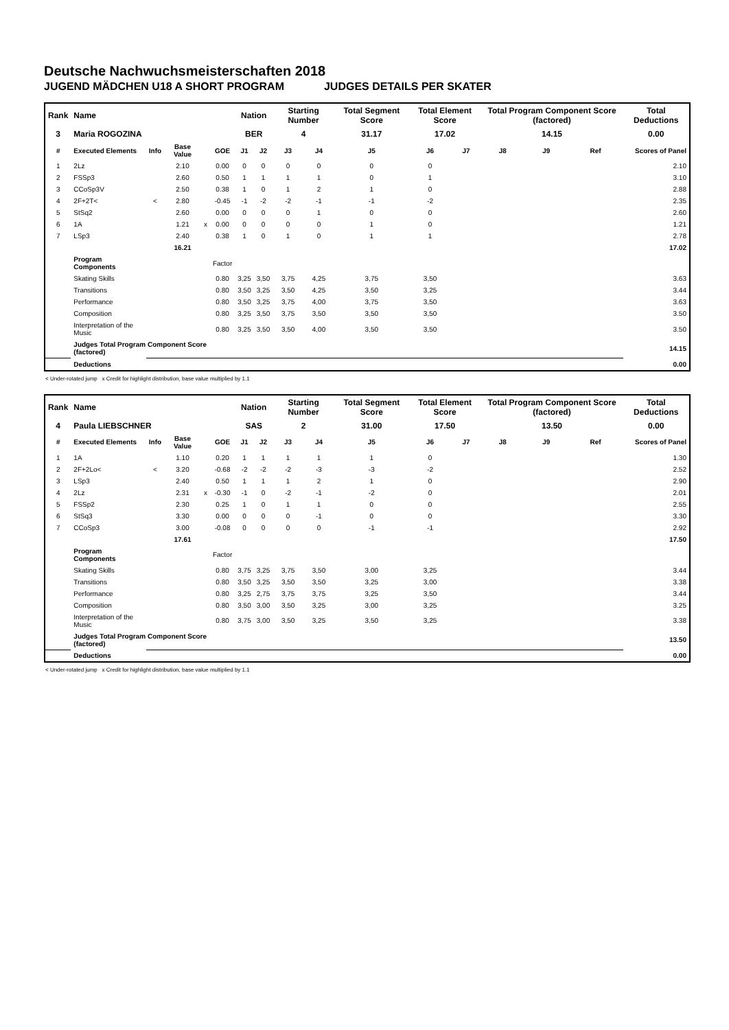Deutsche Nachwuchsmeisterschaften 2018
JUGEND MÄDCHEN U18 A SHORT PROGRAM JUDGES DETAILS PER SKATER
| Rank | Name | | | | | Nation | | Starting Number | | Total Segment Score | Total Element Score | | Total Program Component Score (factored) | | | Total Deductions |
| --- | --- | --- | --- | --- | --- | --- | --- | --- | --- | --- | --- | --- | --- | --- | --- | --- |
| 3 | Maria ROGOZINA | | | | | BER | | 4 | | 31.17 | 17.02 | | 14.15 | | | 0.00 |
| # | Executed Elements | Info | Base Value | | GOE | J1 | J2 | J3 | J4 | J5 | J6 | J7 | J8 | J9 | Ref | Scores of Panel |
| 1 | 2Lz | | 2.10 | | 0.00 | 0 | 0 | 0 | 0 | 0 | 0 | | | | | 2.10 |
| 2 | FSSp3 | | 2.60 | | 0.50 | 1 | 1 | 1 | 1 | 0 | 1 | | | | | 3.10 |
| 3 | CCoSp3V | | 2.50 | | 0.38 | 1 | 0 | 1 | 2 | 1 | 0 | | | | | 2.88 |
| 4 | 2F+2T< | < | 2.80 | | -0.45 | -1 | -2 | -2 | -1 | -1 | -2 | | | | | 2.35 |
| 5 | StSq2 | | 2.60 | | 0.00 | 0 | 0 | 0 | 1 | 0 | 0 | | | | | 2.60 |
| 6 | 1A | | 1.21 | x | 0.00 | 0 | 0 | 0 | 0 | 1 | 0 | | | | | 1.21 |
| 7 | LSp3 | | 2.40 | | 0.38 | 1 | 0 | 1 | 0 | 1 | 1 | | | | | 2.78 |
| | | | 16.21 | | | | | | | | | | | | | 17.02 |
| | Program Components | | | | Factor | | | | | | | | | | | |
| | Skating Skills | | | | 0.80 | 3,25 | 3,50 | 3,75 | 4,25 | 3,75 | 3,50 | | | | | 3.63 |
| | Transitions | | | | 0.80 | 3,50 | 3,25 | 3,50 | 4,25 | 3,50 | 3,25 | | | | | 3.44 |
| | Performance | | | | 0.80 | 3,50 | 3,25 | 3,75 | 4,00 | 3,75 | 3,50 | | | | | 3.63 |
| | Composition | | | | 0.80 | 3,25 | 3,50 | 3,75 | 3,50 | 3,50 | 3,50 | | | | | 3.50 |
| | Interpretation of the Music | | | | 0.80 | 3,25 | 3,50 | 3,50 | 4,00 | 3,50 | 3,50 | | | | | 3.50 |
| | Judges Total Program Component Score (factored) | | | | | | | | | | | | | | | 14.15 |
| | Deductions | | | | | | | | | | | | | | | 0.00 |
< Under-rotated jump x Credit for highlight distribution, base value multiplied by 1.1
| Rank | Name | | | | | Nation | | Starting Number | | Total Segment Score | Total Element Score | | Total Program Component Score (factored) | | | Total Deductions |
| --- | --- | --- | --- | --- | --- | --- | --- | --- | --- | --- | --- | --- | --- | --- | --- | --- |
| 4 | Paula LIEBSCHNER | | | | | SAS | | 2 | | 31.00 | 17.50 | | 13.50 | | | 0.00 |
| # | Executed Elements | Info | Base Value | | GOE | J1 | J2 | J3 | J4 | J5 | J6 | J7 | J8 | J9 | Ref | Scores of Panel |
| 1 | 1A | | 1.10 | | 0.20 | 1 | 1 | 1 | 1 | 1 | 0 | | | | | 1.30 |
| 2 | 2F+2Lo< | < | 3.20 | | -0.68 | -2 | -2 | -2 | -3 | -3 | -2 | | | | | 2.52 |
| 3 | LSp3 | | 2.40 | | 0.50 | 1 | 1 | 1 | 2 | 1 | 0 | | | | | 2.90 |
| 4 | 2Lz | | 2.31 | x | -0.30 | -1 | 0 | -2 | -1 | -2 | 0 | | | | | 2.01 |
| 5 | FSSp2 | | 2.30 | | 0.25 | 1 | 0 | 1 | 1 | 0 | 0 | | | | | 2.55 |
| 6 | StSq3 | | 3.30 | | 0.00 | 0 | 0 | 0 | -1 | 0 | 0 | | | | | 3.30 |
| 7 | CCoSp3 | | 3.00 | | -0.08 | 0 | 0 | 0 | 0 | -1 | -1 | | | | | 2.92 |
| | | | 17.61 | | | | | | | | | | | | | 17.50 |
| | Program Components | | | | Factor | | | | | | | | | | | |
| | Skating Skills | | | | 0.80 | 3,75 | 3,25 | 3,75 | 3,50 | 3,00 | 3,25 | | | | | 3.44 |
| | Transitions | | | | 0.80 | 3,50 | 3,25 | 3,50 | 3,50 | 3,25 | 3,00 | | | | | 3.38 |
| | Performance | | | | 0.80 | 3,25 | 2,75 | 3,75 | 3,75 | 3,25 | 3,50 | | | | | 3.44 |
| | Composition | | | | 0.80 | 3,50 | 3,00 | 3,50 | 3,25 | 3,00 | 3,25 | | | | | 3.25 |
| | Interpretation of the Music | | | | 0.80 | 3,75 | 3,00 | 3,50 | 3,25 | 3,50 | 3,25 | | | | | 3.38 |
| | Judges Total Program Component Score (factored) | | | | | | | | | | | | | | | 13.50 |
| | Deductions | | | | | | | | | | | | | | | 0.00 |
< Under-rotated jump x Credit for highlight distribution, base value multiplied by 1.1